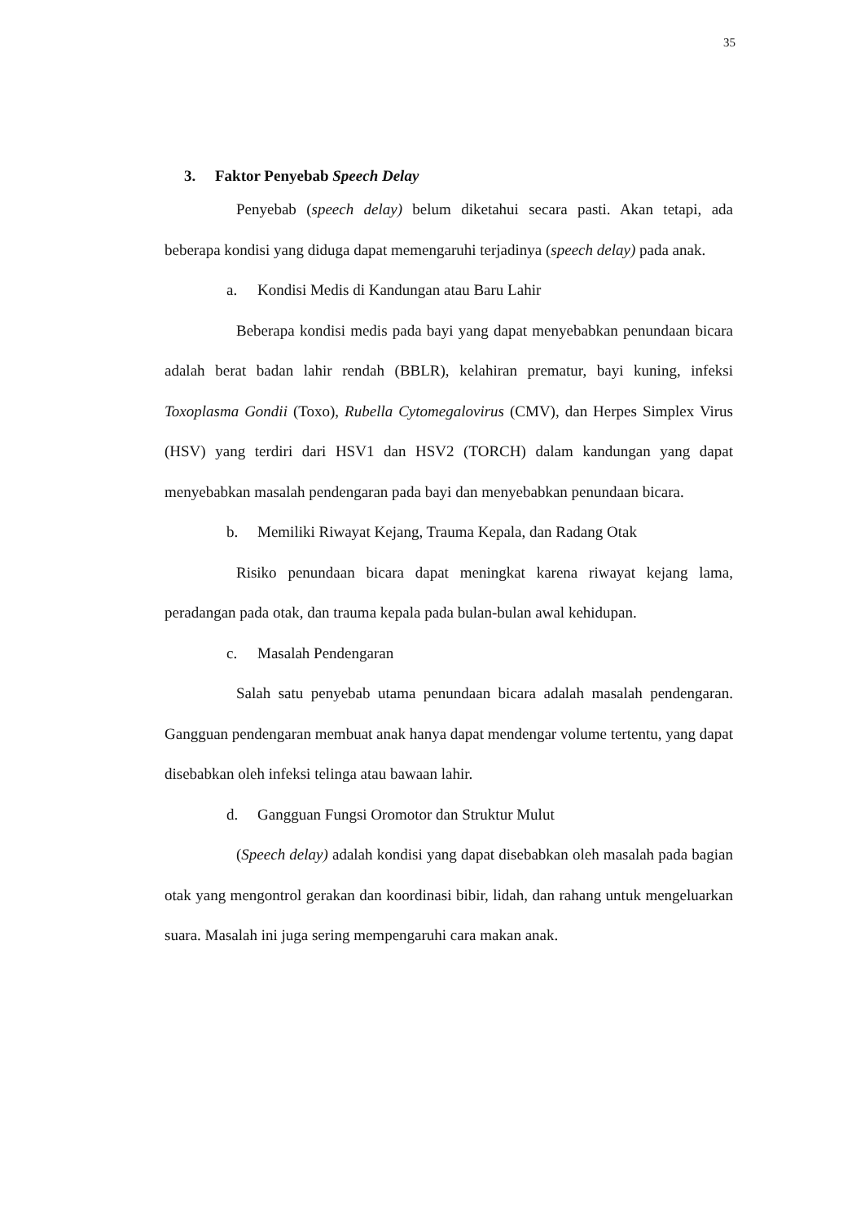35
3. Faktor Penyebab Speech Delay
Penyebab (speech delay) belum diketahui secara pasti. Akan tetapi, ada beberapa kondisi yang diduga dapat memengaruhi terjadinya (speech delay) pada anak.
a. Kondisi Medis di Kandungan atau Baru Lahir
Beberapa kondisi medis pada bayi yang dapat menyebabkan penundaan bicara adalah berat badan lahir rendah (BBLR), kelahiran prematur, bayi kuning, infeksi Toxoplasma Gondii (Toxo), Rubella Cytomegalovirus (CMV), dan Herpes Simplex Virus (HSV) yang terdiri dari HSV1 dan HSV2 (TORCH) dalam kandungan yang dapat menyebabkan masalah pendengaran pada bayi dan menyebabkan penundaan bicara.
b. Memiliki Riwayat Kejang, Trauma Kepala, dan Radang Otak
Risiko penundaan bicara dapat meningkat karena riwayat kejang lama, peradangan pada otak, dan trauma kepala pada bulan-bulan awal kehidupan.
c. Masalah Pendengaran
Salah satu penyebab utama penundaan bicara adalah masalah pendengaran. Gangguan pendengaran membuat anak hanya dapat mendengar volume tertentu, yang dapat disebabkan oleh infeksi telinga atau bawaan lahir.
d. Gangguan Fungsi Oromotor dan Struktur Mulut
(Speech delay) adalah kondisi yang dapat disebabkan oleh masalah pada bagian otak yang mengontrol gerakan dan koordinasi bibir, lidah, dan rahang untuk mengeluarkan suara. Masalah ini juga sering mempengaruhi cara makan anak.